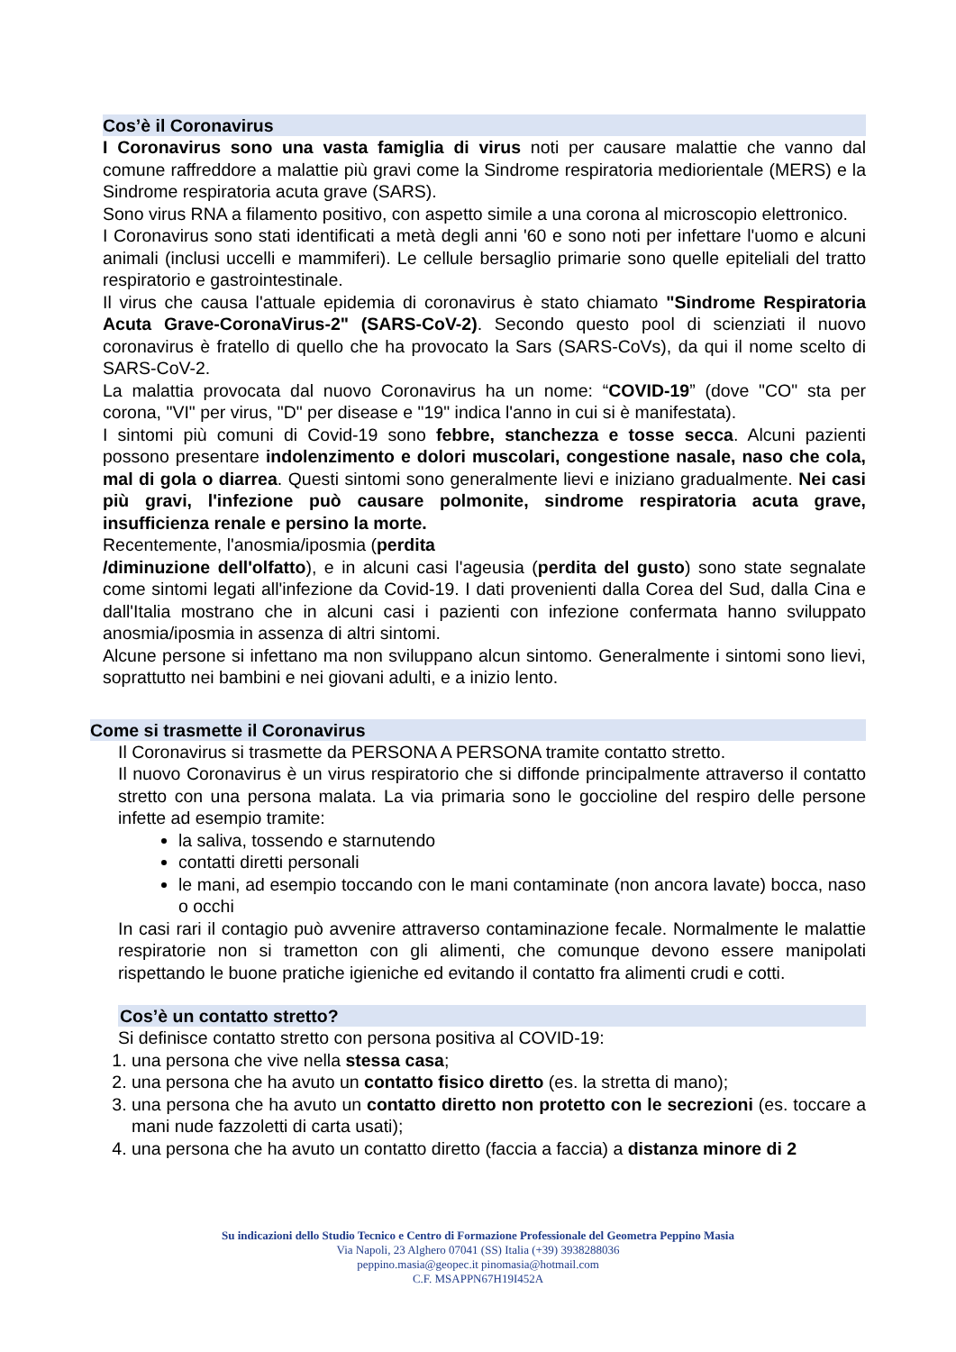Cos’è il Coronavirus
I Coronavirus sono una vasta famiglia di virus noti per causare malattie che vanno dal comune raffreddore a malattie più gravi come la Sindrome respiratoria mediorientale (MERS) e la Sindrome respiratoria acuta grave (SARS).
Sono virus RNA a filamento positivo, con aspetto simile a una corona al microscopio elettronico.
I Coronavirus sono stati identificati a metà degli anni '60 e sono noti per infettare l'uomo e alcuni animali (inclusi uccelli e mammiferi). Le cellule bersaglio primarie sono quelle epiteliali del tratto respiratorio e gastrointestinale.
Il virus che causa l'attuale epidemia di coronavirus è stato chiamato "Sindrome Respiratoria Acuta Grave-CoronaVirus-2" (SARS-CoV-2). Secondo questo pool di scienziati il nuovo coronavirus è fratello di quello che ha provocato la Sars (SARS-CoVs), da qui il nome scelto di SARS-CoV-2.
La malattia provocata dal nuovo Coronavirus ha un nome: “COVID-19” (dove "CO" sta per corona, "VI" per virus, "D" per disease e "19" indica l'anno in cui si è manifestata).
I sintomi più comuni di Covid-19 sono febbre, stanchezza e tosse secca. Alcuni pazienti possono presentare indolenzimento e dolori muscolari, congestione nasale, naso che cola, mal di gola o diarrea. Questi sintomi sono generalmente lievi e iniziano gradualmente. Nei casi più gravi, l'infezione può causare polmonite, sindrome respiratoria acuta grave, insufficienza renale e persino la morte.
Recentemente, l'anosmia/iposmia (perdita
/diminuzione dell'olfatto), e in alcuni casi l'ageusia (perdita del gusto) sono state segnalate come sintomi legati all'infezione da Covid-19. I dati provenienti dalla Corea del Sud, dalla Cina e dall'Italia mostrano che in alcuni casi i pazienti con infezione confermata hanno sviluppato anosmia/iposmia in assenza di altri sintomi.
Alcune persone si infettano ma non sviluppano alcun sintomo. Generalmente i sintomi sono lievi, soprattutto nei bambini e nei giovani adulti, e a inizio lento.
Come si trasmette il Coronavirus
Il Coronavirus si trasmette da PERSONA A PERSONA tramite contatto stretto.
Il nuovo Coronavirus è un virus respiratorio che si diffonde principalmente attraverso il contatto stretto con una persona malata. La via primaria sono le goccioline del respiro delle persone infette ad esempio tramite:
la saliva, tossendo e starnutendo
contatti diretti personali
le mani, ad esempio toccando con le mani contaminate (non ancora lavate) bocca, naso o occhi
In casi rari il contagio può avvenire attraverso contaminazione fecale. Normalmente le malattie respiratorie non si trametton con gli alimenti, che comunque devono essere manipolati rispettando le buone pratiche igieniche ed evitando il contatto fra alimenti crudi e cotti.
Cos’è un contatto stretto?
Si definisce contatto stretto con persona positiva al COVID-19:
1. una persona che vive nella stessa casa;
2. una persona che ha avuto un contatto fisico diretto (es. la stretta di mano);
3. una persona che ha avuto un contatto diretto non protetto con le secrezioni (es. toccare a mani nude fazzoletti di carta usati);
4. una persona che ha avuto un contatto diretto (faccia a faccia) a distanza minore di 2
Su indicazioni dello Studio Tecnico e Centro di Formazione Professionale del Geometra Peppino Masia
Via Napoli, 23 Alghero 07041 (SS) Italia (+39) 3938288036
peppino.masia@geopec.it pinomasia@hotmail.com
C.F. MSAPPN67H19I452A